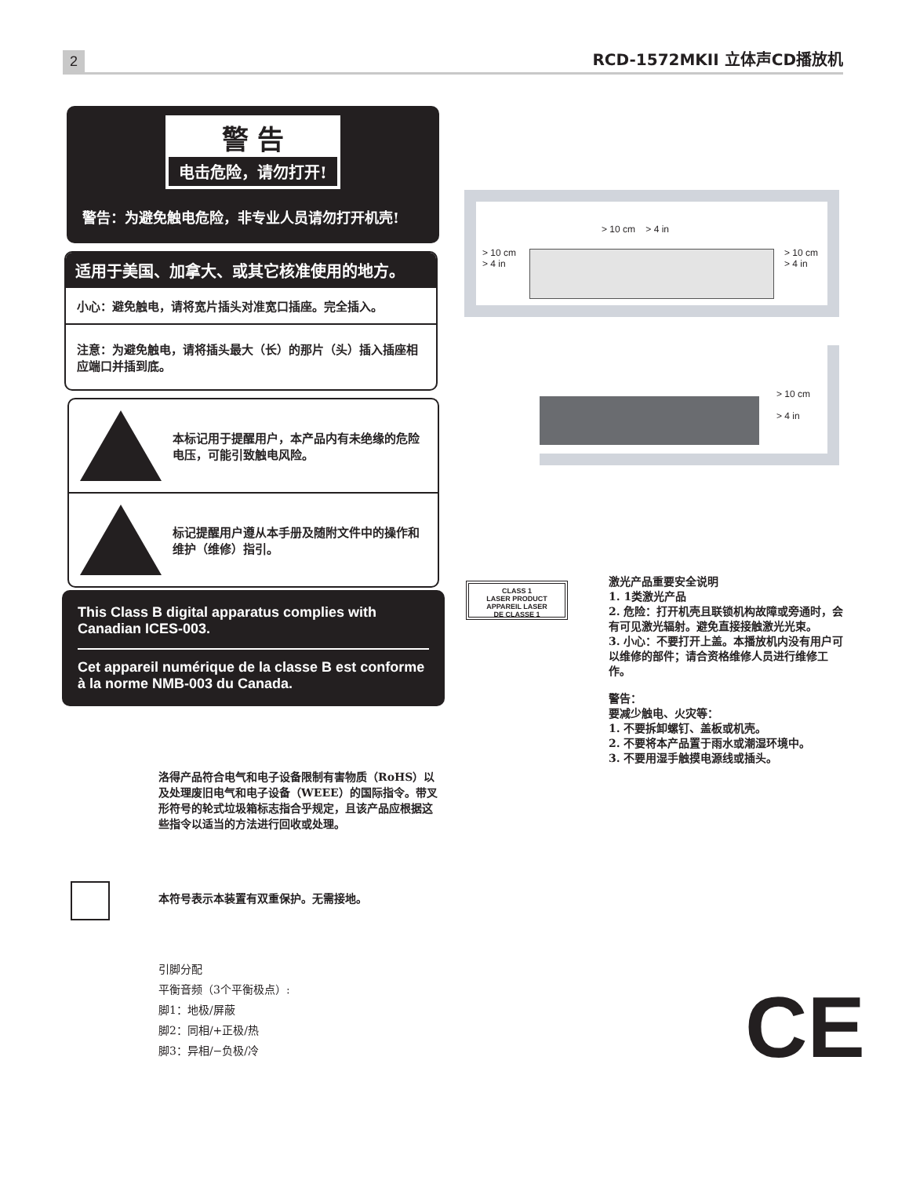2 RCD-1572MKII 立体声CD播放机
警 告
电击危险，请勿打开!
警告：为避免触电危险，非专业人员请勿打开机壳!
适用于美国、加拿大、或其它核准使用的地方。
小心：避免触电，请将宽片插头对准宽口插座。完全插入。
注意：为避免触电，请将插头最大（长）的那片（头）插入插座相应端口并插到底。
本标记用于提醒用户，本产品内有未绝缘的危险电压，可能引致触电风险。
标记提醒用户遵从本手册及随附文件中的操作和维护（维修）指引。
This Class B digital apparatus complies with Canadian ICES-003.
Cet appareil numérique de la classe B est conforme à la norme NMB-003 du Canada.
洛得产品符合电气和电子设备限制有害物质（RoHS）以及处理废旧电气和电子设备（WEEE）的国际指令。带叉形符号的轮式垃圾箱标志指合乎规定，且该产品应根据这些指令以适当的方法进行回收或处理。
本符号表示本装置有双重保护。无需接地。
引脚分配
平衡音频（3个平衡极点）:
脚1：地极/屏蔽
脚2：同相/+正极/热
脚3：异相/−负极/冷
> 10 cm > 4 in
> 10 cm
> 4 in
> 10 cm
> 4 in
> 10 cm
> 4 in
CLASS 1
LASER PRODUCT
APPAREIL LASER
DE CLASSE 1
激光产品重要安全说明
1. 1类激光产品
2. 危险：打开机壳且联锁机构故障或旁通时，会有可见激光辐射。避免直接接触激光光束。
3. 小心：不要打开上盖。本播放机内没有用户可以维修的部件；请合资格维修人员进行维修工作。
警告：
要减少触电、火灾等：
1. 不要拆卸螺钉、盖板或机壳。
2. 不要将本产品置于雨水或潮湿环境中。
3. 不要用湿手触摸电源线或插头。
CE